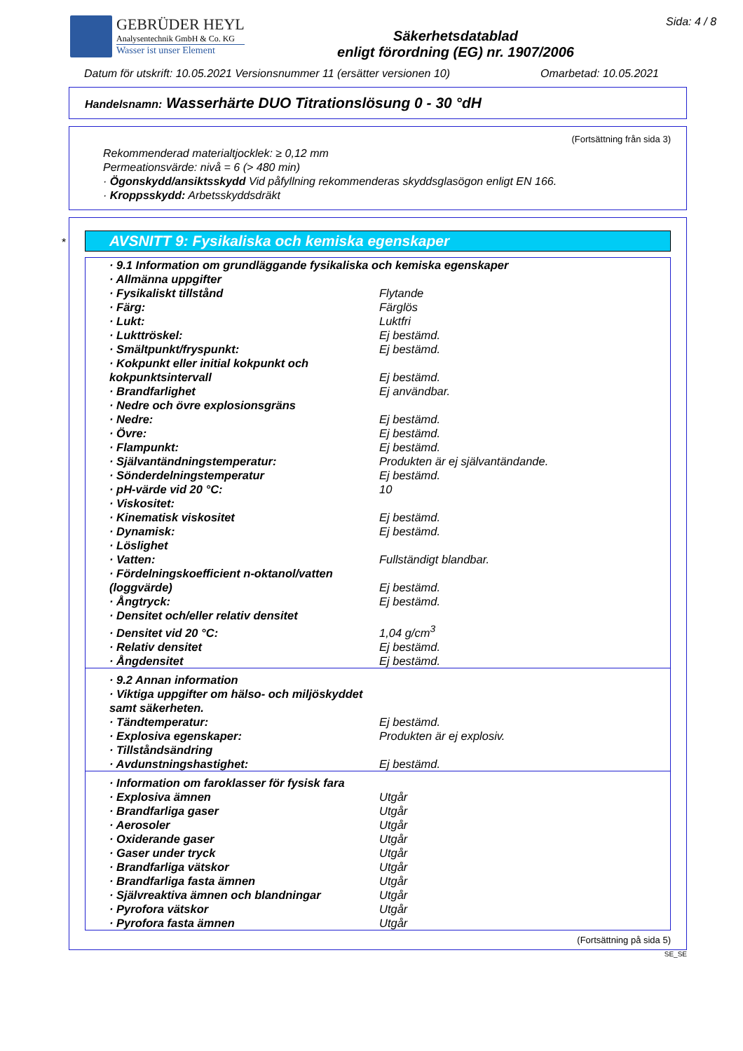GEBRÜDER HEYL
Analysentechnik GmbH & Co. KG
Wasser ist unser Element
Säkerhetsdatablad
enligt förordning (EG) nr. 1907/2006
Sida: 4 / 8
Datum för utskrift: 10.05.2021 Versionsnummer 11 (ersätter versionen 10) Omarbetad: 10.05.2021
Handelsnamn: Wasserhärte DUO Titrationslösung 0 - 30 °dH
(Fortsättning från sida 3)
Rekommenderad materialtjocklek: ≥ 0,12 mm
Permeationsvärde: nivå = 6 (> 480 min)
· Ögonskydd/ansiktsskydd Vid påfyllning rekommenderas skyddsglasögon enligt EN 166.
· Kroppsskydd: Arbetsskyddsdräkt
*
AVSNITT 9: Fysikaliska och kemiska egenskaper
| · 9.1 Information om grundläggande fysikaliska och kemiska egenskaper | |
| · Allmänna uppgifter | |
| · Fysikaliskt tillstånd | Flytande |
| · Färg: | Färglös |
| · Lukt: | Luktfri |
| · Lukttröskel: | Ej bestämd. |
| · Smältpunkt/fryspunkt: | Ej bestämd. |
| · Kokpunkt eller initial kokpunkt och kokpunktsintervall | Ej bestämd. |
| · Brandfarlighet | Ej användbar. |
| · Nedre och övre explosionsgräns | |
| · Nedre: | Ej bestämd. |
| · Övre: | Ej bestämd. |
| · Flampunkt: | Ej bestämd. |
| · Självantändningstemperatur: | Produkten är ej självantändande. |
| · Sönderdelningstemperatur | Ej bestämd. |
| · pH-värde vid 20 °C: | 10 |
| · Viskositet: | |
| · Kinematisk viskositet | Ej bestämd. |
| · Dynamisk: | Ej bestämd. |
| · Löslighet | |
| · Vatten: | Fullständigt blandbar. |
| · Fördelningskoefficient n-oktanol/vatten (loggvärde) | Ej bestämd. |
| · Ångtryck: | Ej bestämd. |
| · Densitet och/eller relativ densitet | |
| · Densitet vid 20 °C: | 1,04 g/cm<sup>3</sup> |
| · Relativ densitet | Ej bestämd. |
| · Ångdensitet | Ej bestämd. |
| · 9.2 Annan information | |
| · Viktiga uppgifter om hälso- och miljöskyddet samt säkerheten. | |
| · Tändtemperatur: | Ej bestämd. |
| · Explosiva egenskaper: | Produkten är ej explosiv. |
| · Tillståndsändring | |
| · Avdunstningshastighet: | Ej bestämd. |
| · Information om faroklasser för fysisk fara | |
| · Explosiva ämnen | Utgår |
| · Brandfarliga gaser | Utgår |
| · Aerosoler | Utgår |
| · Oxiderande gaser | Utgår |
| · Gaser under tryck | Utgår |
| · Brandfarliga vätskor | Utgår |
| · Brandfarliga fasta ämnen | Utgår |
| · Självreaktiva ämnen och blandningar | Utgår |
| · Pyrofora vätskor | Utgår |
| · Pyrofora fasta ämnen | Utgår |
(Fortsättning på sida 5)
SE_SE